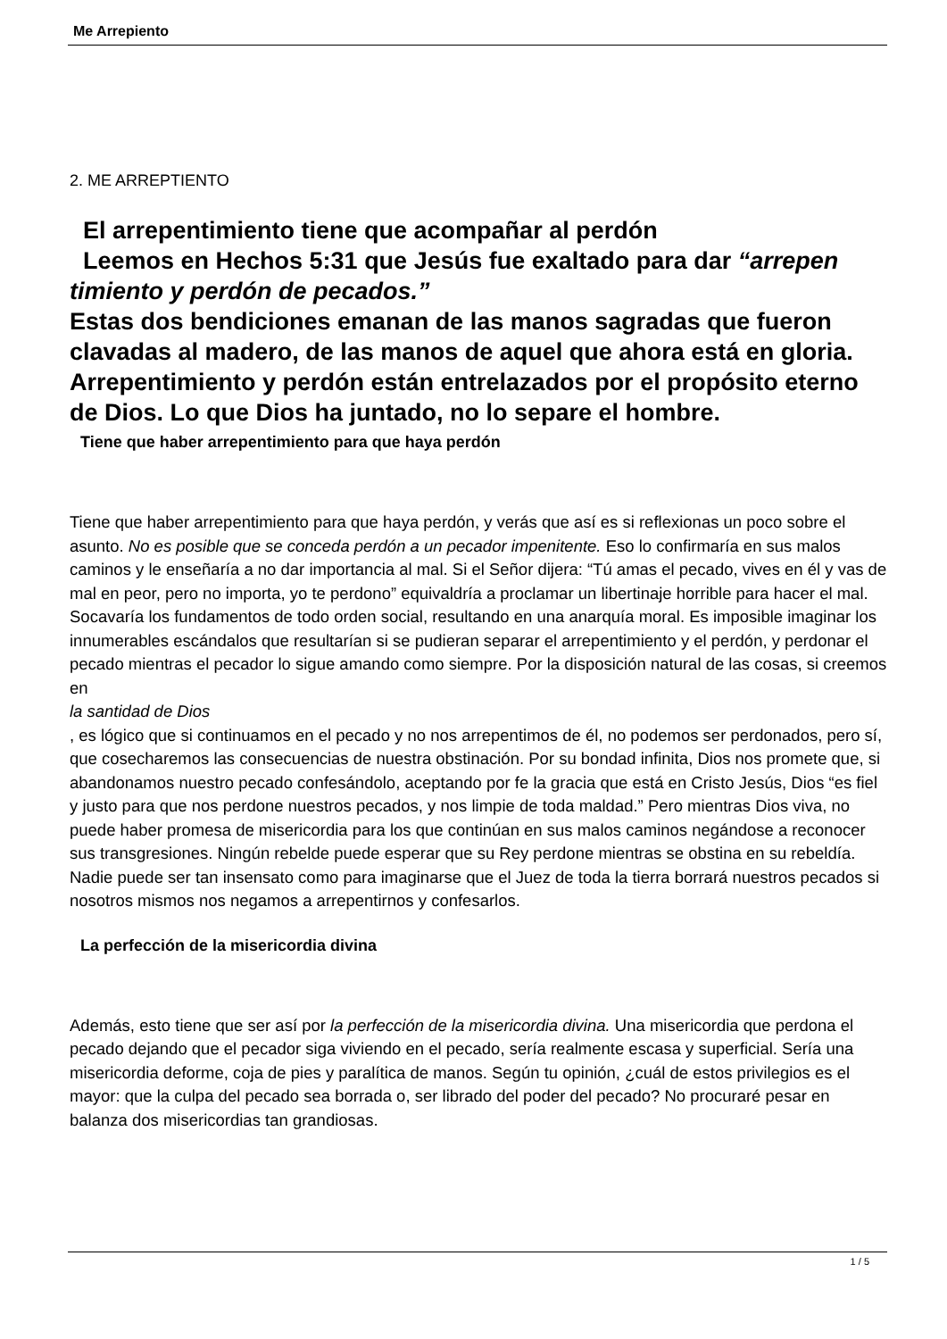Me Arrepiento
2. ME ARREPTIENTO
El arrepentimiento tiene que acompañar al perdón
Leemos en Hechos 5:31 que Jesús fue exaltado para dar “arrepen timiento y perdón de pecados.”
Estas dos bendiciones emanan de las manos sagradas que fueron clavadas al madero, de las manos de aquel que ahora está en gloria. Arrepentimiento y perdón están entrelazados por el propósito eterno de Dios. Lo que Dios ha juntado, no lo separe el hombre.
Tiene que haber arrepentimiento para que haya perdón
Tiene que haber arrepentimiento para que haya perdón, y verás que así es si reflexionas un poco sobre el asunto. No es posible que se conceda perdón a un pecador impenitente. Eso lo confirmaría en sus malos caminos y le enseñaría a no dar importancia al mal. Si el Señor dijera: “Tú amas el pecado, vives en él y vas de mal en peor, pero no importa, yo te perdono” equivaldría a proclamar un libertinaje horrible para hacer el mal. Socavaría los fundamentos de todo orden social, resultando en una anarquía moral. Es imposible imaginar los innumerables escándalos que resultarían si se pudieran separar el arrepentimiento y el perdón, y perdonar el pecado mientras el pecador lo sigue amando como siempre. Por la disposición natural de las cosas, si creemos en
la santidad de Dios
, es lógico que si continuamos en el pecado y no nos arrepentimos de él, no podemos ser perdonados, pero sí, que cosecharemos las consecuencias de nuestra obstinación. Por su bondad infinita, Dios nos promete que, si abandonamos nuestro pecado confesándolo, aceptando por fe la gracia que está en Cristo Jesús, Dios “es fiel y justo para que nos perdone nuestros pecados, y nos limpie de toda maldad.” Pero mientras Dios viva, no puede haber promesa de misericordia para los que continúan en sus malos caminos negándose a reconocer sus transgresiones. Ningún rebelde puede esperar que su Rey perdone mientras se obstina en su rebeldía. Nadie puede ser tan insensato como para imaginarse que el Juez de toda la tierra borrará nuestros pecados si nosotros mismos nos negamos a arrepentirnos y confesarlos.
La perfección de la misericordia divina
Además, esto tiene que ser así por la perfección de la misericordia divina. Una misericordia que perdona el pecado dejando que el pecador siga viviendo en el pecado, sería realmente escasa y superficial. Sería una misericordia deforme, coja de pies y paralítica de manos. Según tu opinión, ¿cuál de estos privilegios es el mayor: que la culpa del pecado sea borrada o, ser librado del poder del pecado? No procuraré pesar en balanza dos misericordias tan grandiosas.
1 / 5